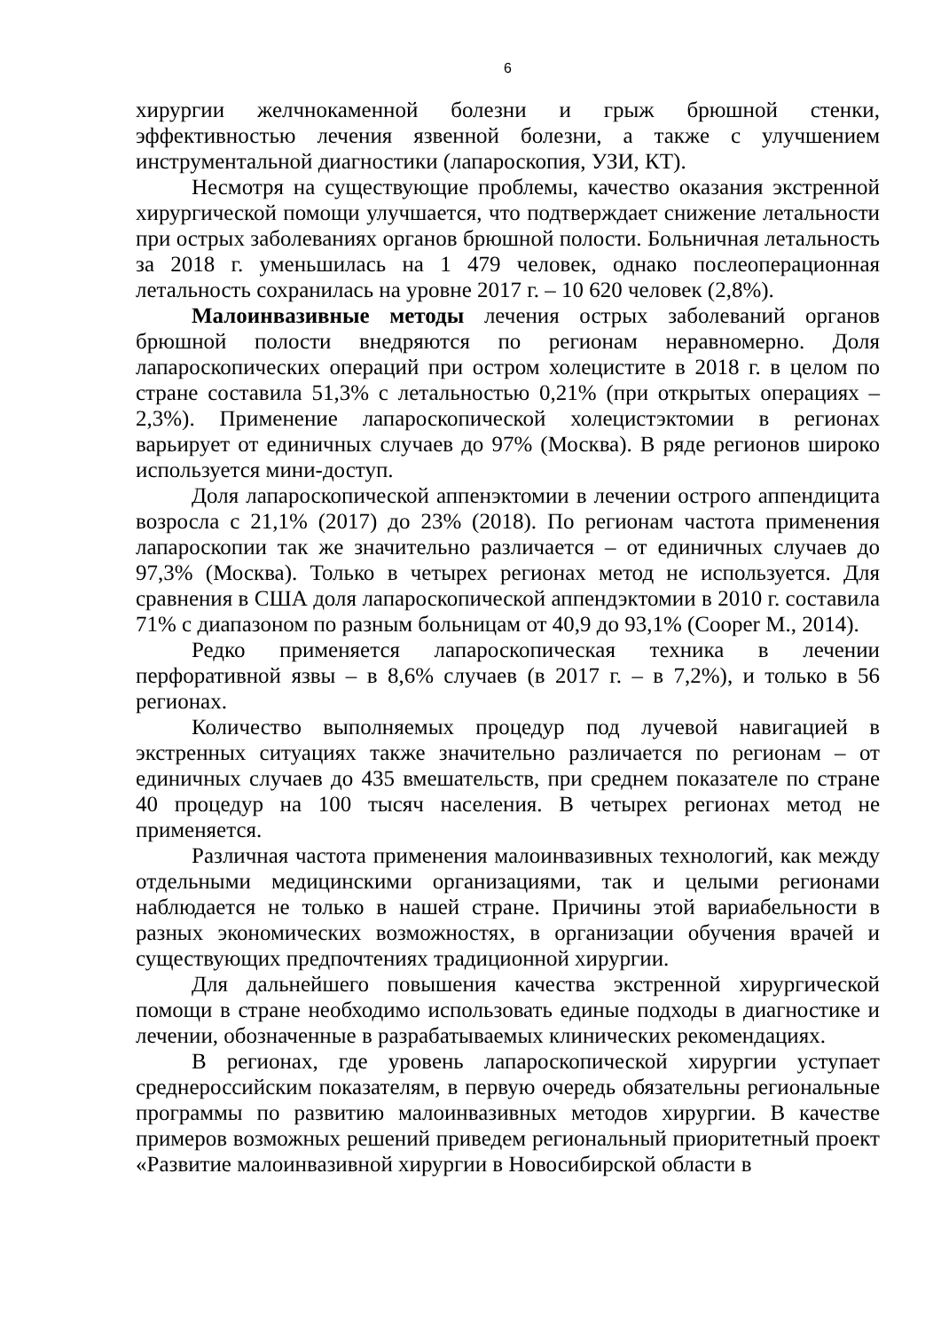6
хирургии желчнокаменной болезни и грыж брюшной стенки, эффективностью лечения язвенной болезни, а также с улучшением инструментальной диагностики (лапароскопия, УЗИ, КТ).
Несмотря на существующие проблемы, качество оказания экстренной хирургической помощи улучшается, что подтверждает снижение летальности при острых заболеваниях органов брюшной полости. Больничная летальность за 2018 г. уменьшилась на 1 479 человек, однако послеоперационная летальность сохранилась на уровне 2017 г. – 10 620 человек (2,8%).
Малоинвазивные методы лечения острых заболеваний органов брюшной полости внедряются по регионам неравномерно. Доля лапароскопических операций при остром холецистите в 2018 г. в целом по стране составила 51,3% с летальностью 0,21% (при открытых операциях – 2,3%). Применение лапароскопической холецистэктомии в регионах варьирует от единичных случаев до 97% (Москва). В ряде регионов широко используется мини-доступ.
Доля лапароскопической аппенэктомии в лечении острого аппендицита возросла с 21,1% (2017) до 23% (2018). По регионам частота применения лапароскопии так же значительно различается – от единичных случаев до 97,3% (Москва). Только в четырех регионах метод не используется. Для сравнения в США доля лапароскопической аппендэктомии в 2010 г. составила 71% с диапазоном по разным больницам от 40,9 до 93,1% (Cooper M., 2014).
Редко применяется лапароскопическая техника в лечении перфоративной язвы – в 8,6% случаев (в 2017 г. – в 7,2%), и только в 56 регионах.
Количество выполняемых процедур под лучевой навигацией в экстренных ситуациях также значительно различается по регионам – от единичных случаев до 435 вмешательств, при среднем показателе по стране 40 процедур на 100 тысяч населения. В четырех регионах метод не применяется.
Различная частота применения малоинвазивных технологий, как между отдельными медицинскими организациями, так и целыми регионами наблюдается не только в нашей стране. Причины этой вариабельности в разных экономических возможностях, в организации обучения врачей и существующих предпочтениях традиционной хирургии.
Для дальнейшего повышения качества экстренной хирургической помощи в стране необходимо использовать единые подходы в диагностике и лечении, обозначенные в разрабатываемых клинических рекомендациях.
В регионах, где уровень лапароскопической хирургии уступает среднероссийским показателям, в первую очередь обязательны региональные программы по развитию малоинвазивных методов хирургии. В качестве примеров возможных решений приведем региональный приоритетный проект «Развитие малоинвазивной хирургии в Новосибирской области в